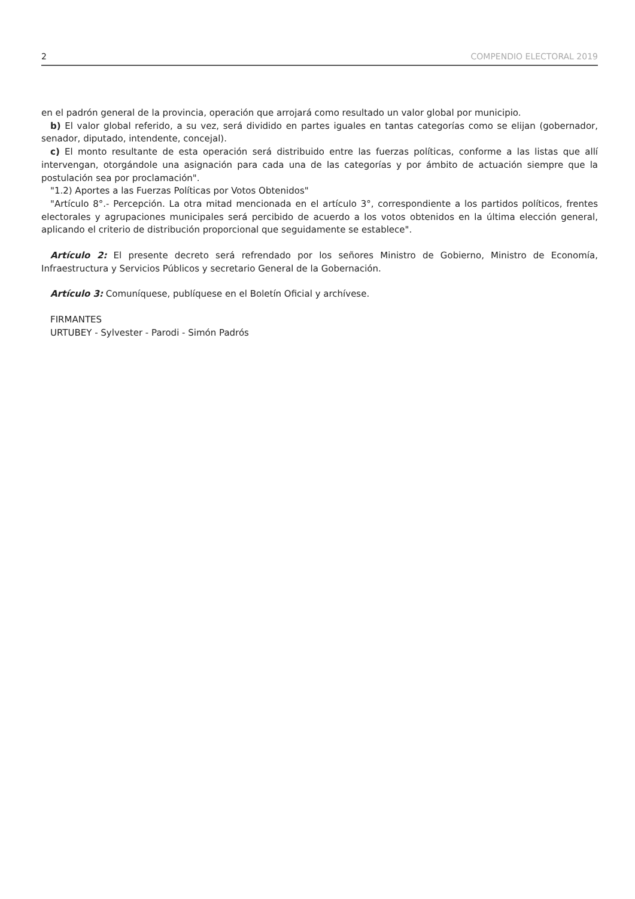2 COMPENDIO ELECTORAL 2019
en el padrón general de la provincia, operación que arrojará como resultado un valor global por municipio.
b) El valor global referido, a su vez, será dividido en partes iguales en tantas categorías como se elijan (gobernador, senador, diputado, intendente, concejal).
c) El monto resultante de esta operación será distribuido entre las fuerzas políticas, conforme a las listas que allí intervengan, otorgándole una asignación para cada una de las categorías y por ámbito de actuación siempre que la postulación sea por proclamación".
"1.2) Aportes a las Fuerzas Políticas por Votos Obtenidos"
"Artículo 8°.- Percepción. La otra mitad mencionada en el artículo 3°, correspondiente a los partidos políticos, frentes electorales y agrupaciones municipales será percibido de acuerdo a los votos obtenidos en la última elección general, aplicando el criterio de distribución proporcional que seguidamente se establece".
Artículo 2: El presente decreto será refrendado por los señores Ministro de Gobierno, Ministro de Economía, Infraestructura y Servicios Públicos y secretario General de la Gobernación.
Artículo 3: Comuníquese, publíquese en el Boletín Oficial y archívese.
FIRMANTES
URTUBEY - Sylvester - Parodi - Simón Padrós